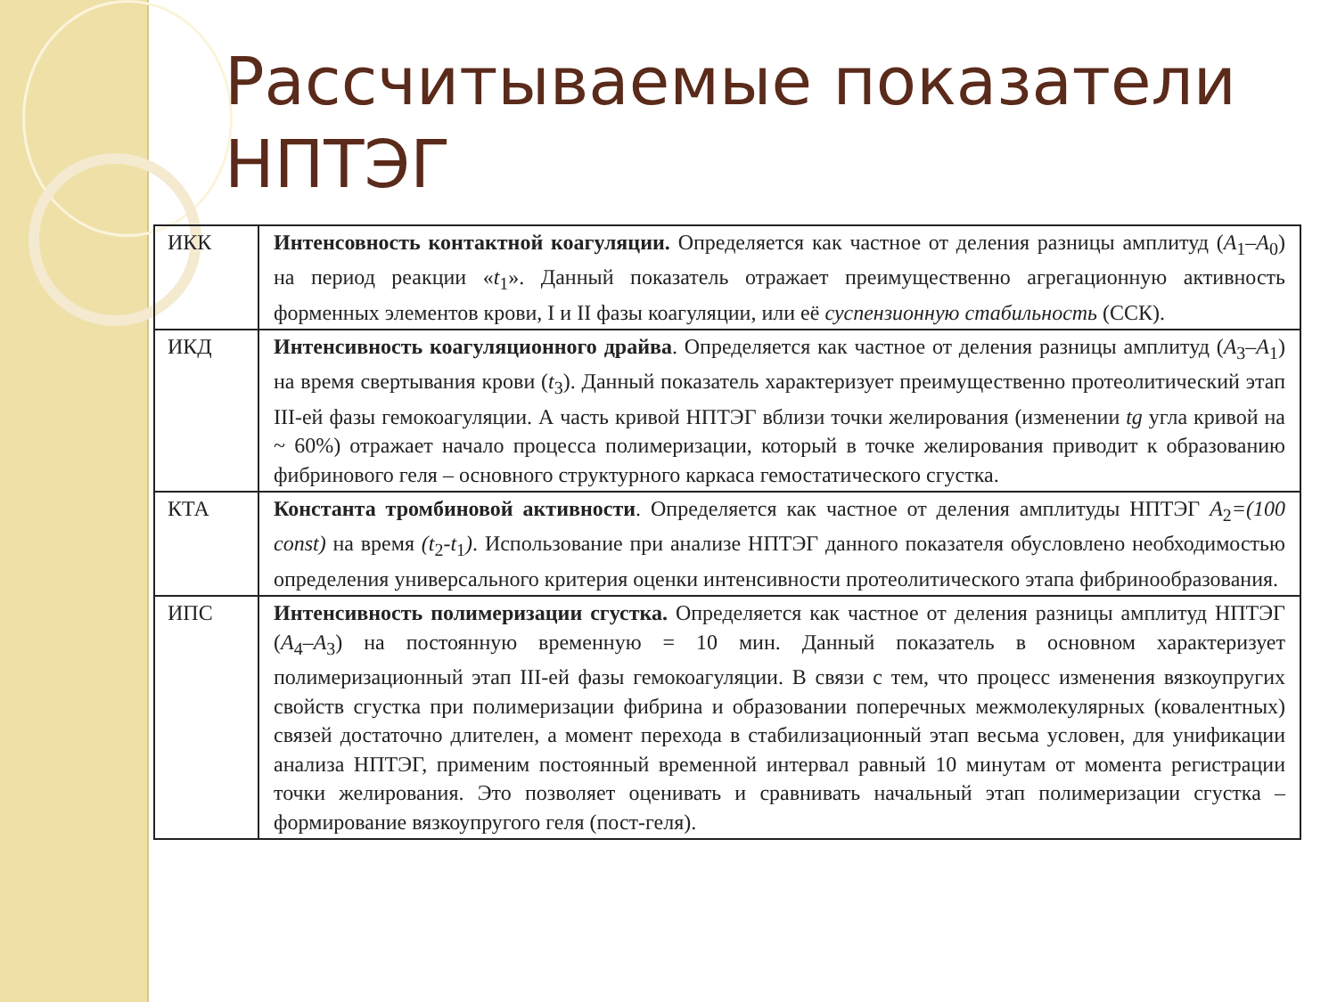Рассчитываемые показатели
НПТЭГ
| ИКК | Интенсовность контактной коагуляции. Определяется как частное от деления разницы амплитуд ( A<sub>1</sub>– A<sub>0</sub>) на период реакции « t<sub>1</sub>». Данный показатель отражает преимущественно агрегационную активность форменных элементов крови, I и II фазы коагуляции, или её суспензионную стабильность (ССК). |
| ИКД | Интенсивность коагуляционного драйва . Определяется как частное от деления разницы амплитуд ( A<sub>3</sub>– A<sub>1</sub>) на время свертывания крови ( t<sub>3</sub>). Данный показатель характеризует преимущественно протеолитический этап III-ей фазы гемокоагуляции. А часть кривой НПТЭГ вблизи точки желирования (изменении tg угла кривой на ~ 60%) отражает начало процесса полимеризации, который в точке желирования приводит к образованию фибринового геля – основного структурного каркаса гемостатического сгустка. |
| КТА | Константа тромбиновой активности . Определяется как частное от деления амплитуды НПТЭГ A<sub>2</sub> =(100 const) на время (t<sub>2</sub> -t<sub>1</sub> ) . Использование при анализе НПТЭГ данного показателя обусловлено необходимостью определения универсального критерия оценки интенсивности протеолитического этапа фибринообразования. |
| ИПС | Интенсивность полимеризации сгустка. Определяется как частное от деления разницы амплитуд НПТЭГ ( A<sub>4</sub>– A<sub>3</sub>) на постоянную временную = 10 мин. Данный показатель в основном характеризует полимеризационный этап III-ей фазы гемокоагуляции. В связи с тем, что процесс изменения вязкоупругих свойств сгустка при полимеризации фибрина и образовании поперечных межмолекулярных (ковалентных) связей достаточно длителен, а момент перехода в стабилизационный этап весьма условен, для унификации анализа НПТЭГ, применим постоянный временной интервал равный 10 минутам от момента регистрации точки желирования. Это позволяет оценивать и сравнивать начальный этап полимеризации сгустка – формирование вязкоупругого геля (пост-геля). |